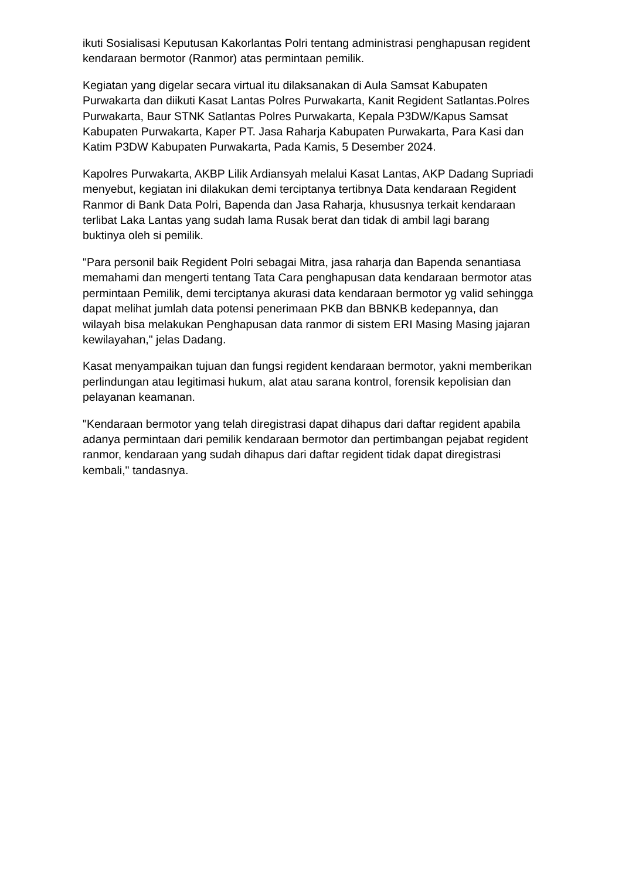ikuti Sosialisasi Keputusan Kakorlantas Polri tentang administrasi penghapusan regident kendaraan bermotor (Ranmor) atas permintaan pemilik.
Kegiatan yang digelar secara virtual itu dilaksanakan di Aula Samsat Kabupaten Purwakarta dan diikuti Kasat Lantas Polres Purwakarta, Kanit Regident Satlantas.Polres Purwakarta, Baur STNK Satlantas Polres Purwakarta, Kepala P3DW/Kapus Samsat Kabupaten Purwakarta, Kaper PT. Jasa Raharja Kabupaten Purwakarta, Para Kasi dan Katim P3DW Kabupaten Purwakarta, Pada Kamis, 5 Desember 2024.
Kapolres Purwakarta, AKBP Lilik Ardiansyah melalui Kasat Lantas, AKP Dadang Supriadi menyebut, kegiatan ini dilakukan demi terciptanya tertibnya Data kendaraan Regident Ranmor di Bank Data Polri, Bapenda dan Jasa Raharja, khususnya terkait kendaraan terlibat Laka Lantas yang sudah lama Rusak berat dan tidak di ambil lagi barang buktinya oleh si pemilik.
"Para personil baik Regident Polri sebagai Mitra, jasa raharja dan Bapenda senantiasa memahami dan mengerti tentang Tata Cara penghapusan data kendaraan bermotor atas permintaan Pemilik, demi terciptanya akurasi data kendaraan bermotor yg valid sehingga dapat melihat jumlah data potensi penerimaan PKB dan BBNKB kedepannya, dan wilayah bisa melakukan Penghapusan data ranmor di sistem ERI Masing Masing jajaran kewilayahan," jelas Dadang.
Kasat menyampaikan tujuan dan fungsi regident kendaraan bermotor, yakni memberikan perlindungan atau legitimasi hukum, alat atau sarana kontrol, forensik kepolisian dan pelayanan keamanan.
"Kendaraan bermotor yang telah diregistrasi dapat dihapus dari daftar regident apabila adanya permintaan dari pemilik kendaraan bermotor dan pertimbangan pejabat regident ranmor, kendaraan yang sudah dihapus dari daftar regident tidak dapat diregistrasi kembali," tandasnya.